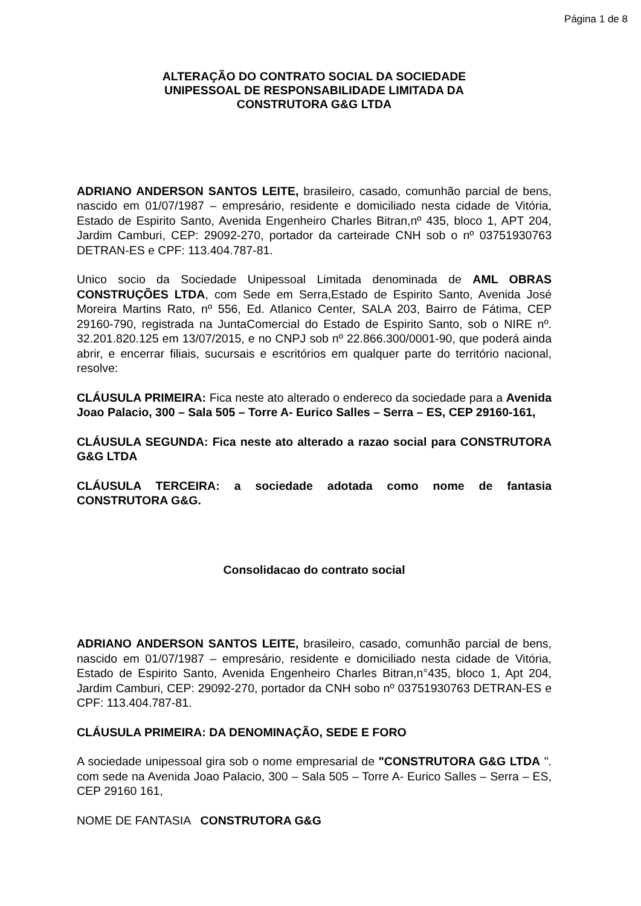Página 1 de 8
ALTERAÇÃO DO CONTRATO SOCIAL DA SOCIEDADE
UNIPESSOAL DE RESPONSABILIDADE LIMITADA DA
CONSTRUTORA G&G LTDA
ADRIANO ANDERSON SANTOS LEITE, brasileiro, casado, comunhão parcial de bens, nascido em 01/07/1987 – empresário, residente e domiciliado nesta cidade de Vitória, Estado de Espirito Santo, Avenida Engenheiro Charles Bitran,nº 435, bloco 1, APT 204, Jardim Camburi, CEP: 29092-270, portador da carteirade CNH sob o nº 03751930763 DETRAN-ES e CPF: 113.404.787-81.
Unico socio da Sociedade Unipessoal Limitada denominada de AML OBRAS CONSTRUÇÕES LTDA, com Sede em Serra,Estado de Espirito Santo, Avenida José Moreira Martins Rato, nº 556, Ed. Atlanico Center, SALA 203, Bairro de Fátima, CEP 29160-790, registrada na JuntaComercial do Estado de Espirito Santo, sob o NIRE nº. 32.201.820.125 em 13/07/2015, e no CNPJ sob nº 22.866.300/0001-90, que poderá ainda abrir, e encerrar filiais, sucursais e escritórios em qualquer parte do território nacional, resolve:
CLÁUSULA PRIMEIRA: Fica neste ato alterado o endereco da sociedade para a Avenida Joao Palacio, 300 – Sala 505 – Torre A- Eurico Salles – Serra – ES, CEP 29160-161,
CLÁUSULA SEGUNDA: Fica neste ato alterado a razao social para CONSTRUTORA G&G LTDA
CLÁUSULA TERCEIRA: a sociedade adotada como nome de fantasia CONSTRUTORA G&G.
Consolidacao do contrato social
ADRIANO ANDERSON SANTOS LEITE, brasileiro, casado, comunhão parcial de bens, nascido em 01/07/1987 – empresário, residente e domiciliado nesta cidade de Vitória, Estado de Espirito Santo, Avenida Engenheiro Charles Bitran,n°435, bloco 1, Apt 204, Jardim Camburi, CEP: 29092-270, portador da CNH sobo nº 03751930763 DETRAN-ES e CPF: 113.404.787-81.
CLÁUSULA PRIMEIRA: DA DENOMINAÇÃO, SEDE E FORO
A sociedade unipessoal gira sob o nome empresarial de "CONSTRUTORA G&G LTDA ". com sede na Avenida Joao Palacio, 300 – Sala 505 – Torre A- Eurico Salles – Serra – ES, CEP 29160 161,
NOME DE FANTASIA CONSTRUTORA G&G